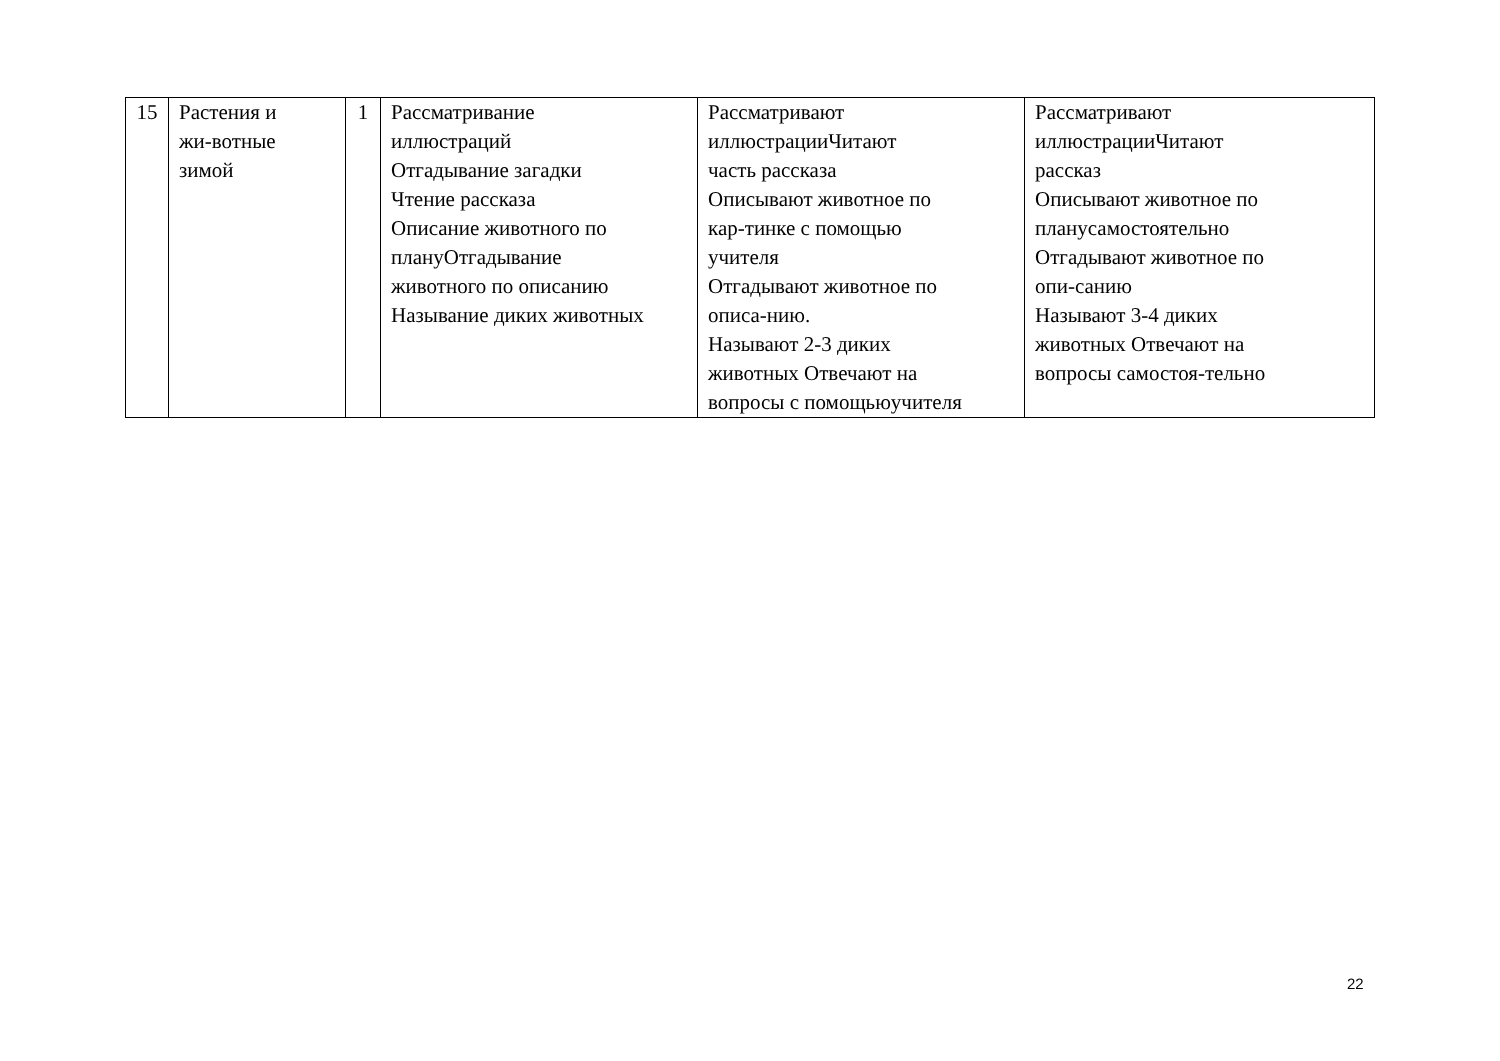| 15 | Растения и жи-вотные зимой | 1 | Рассматривание иллюстраций Отгадывание загадки Чтение рассказа Описание животного по плануОтгадывание животного по описанию Называние диких животных | Рассматривают иллюстрацииЧитают часть рассказа Описывают животное по кар-тинке с помощью учителя Отгадывают животное по описа-нию. Называют 2-3 диких животных Отвечают на вопросы с помощьюучителя | Рассматривают иллюстрацииЧитают рассказ Описывают животное по планусамостоятельно Отгадывают животное по опи-санию Называют 3-4 диких животных Отвечают на вопросы самостоя-тельно |
22